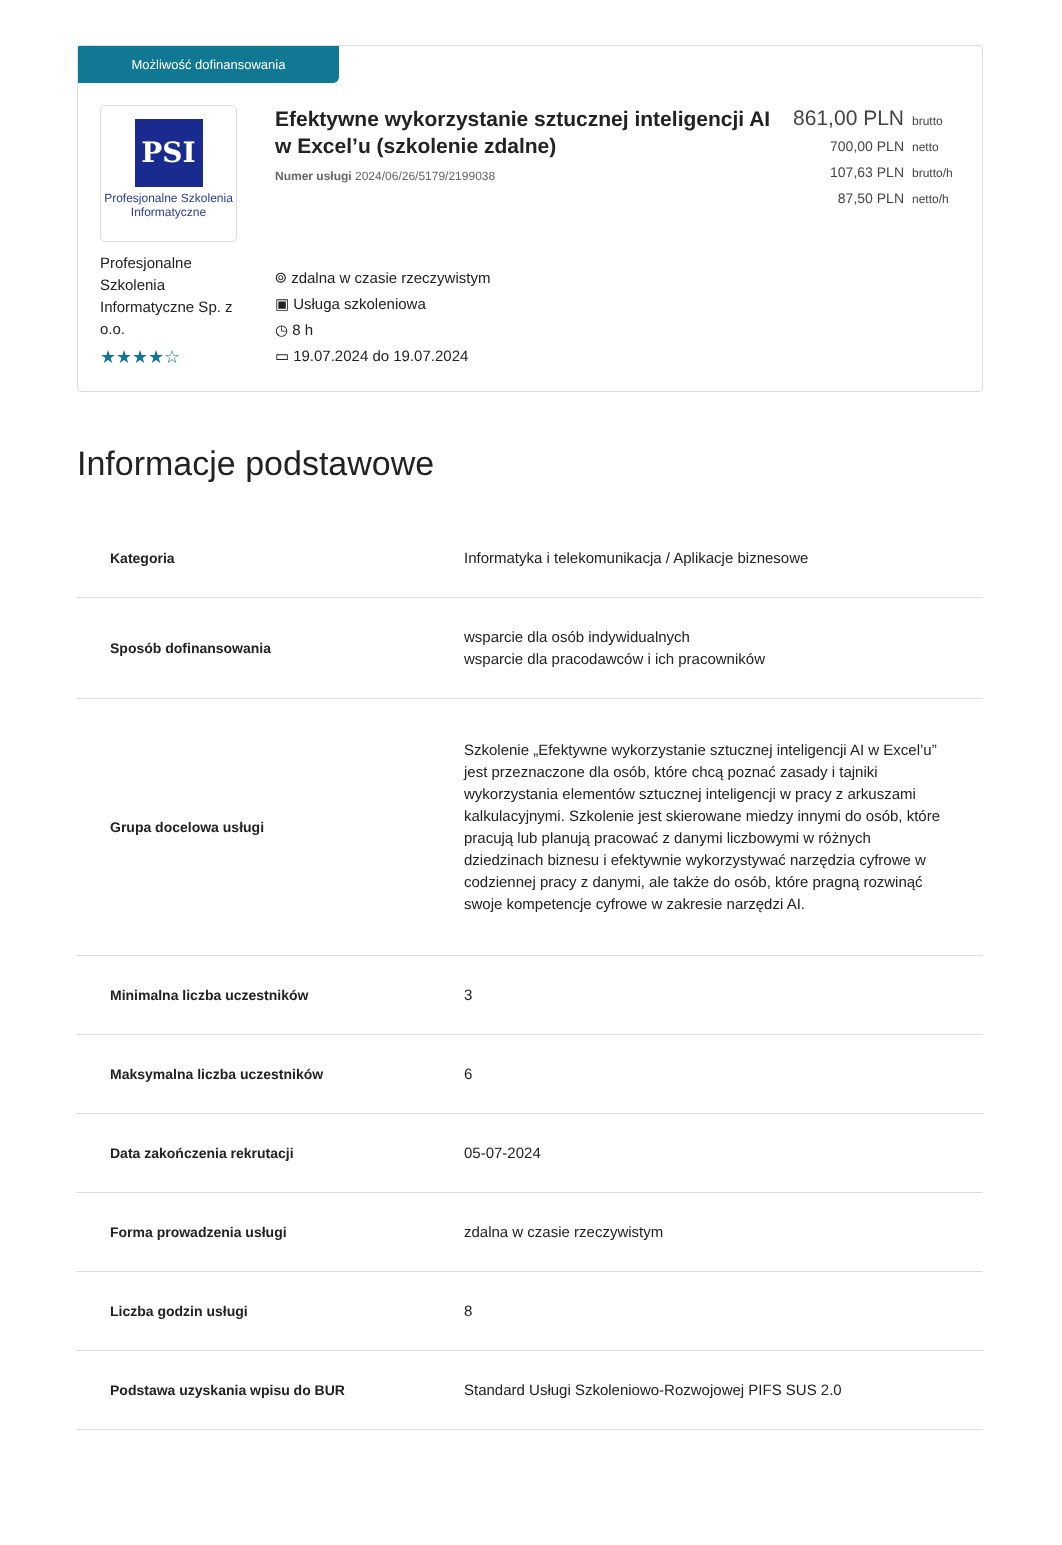Możliwość dofinansowania
PSI
Profesjonalne Szkolenia
Informatyczne
Profesjonalne Szkolenia Informatyczne Sp. z o.o.
★★★★☆
Efektywne wykorzystanie sztucznej inteligencji AI w Excel’u (szkolenie zdalne)
Numer usługi 2024/06/26/5179/2199038
⌾ zdalna w czasie rzeczywistym
▣ Usługa szkoleniowa
◷ 8 h
▭ 19.07.2024 do 19.07.2024
861,00 PLN brutto
700,00 PLN netto
107,63 PLN brutto/h
87,50 PLN netto/h
Informacje podstawowe
| Kategoria | Informatyka i telekomunikacja / Aplikacje biznesowe |
| Sposób dofinansowania | wsparcie dla osób indywidualnych wsparcie dla pracodawców i ich pracowników |
| Grupa docelowa usługi | Szkolenie „Efektywne wykorzystanie sztucznej inteligencji AI w Excel’u” jest przeznaczone dla osób, które chcą poznać zasady i tajniki wykorzystania elementów sztucznej inteligencji w pracy z arkuszami kalkulacyjnymi. Szkolenie jest skierowane miedzy innymi do osób, które pracują lub planują pracować z danymi liczbowymi w różnych dziedzinach biznesu i efektywnie wykorzystywać narzędzia cyfrowe w codziennej pracy z danymi, ale także do osób, które pragną rozwinąć swoje kompetencje cyfrowe w zakresie narzędzi AI. |
| Minimalna liczba uczestników | 3 |
| Maksymalna liczba uczestników | 6 |
| Data zakończenia rekrutacji | 05-07-2024 |
| Forma prowadzenia usługi | zdalna w czasie rzeczywistym |
| Liczba godzin usługi | 8 |
| Podstawa uzyskania wpisu do BUR | Standard Usługi Szkoleniowo-Rozwojowej PIFS SUS 2.0 |